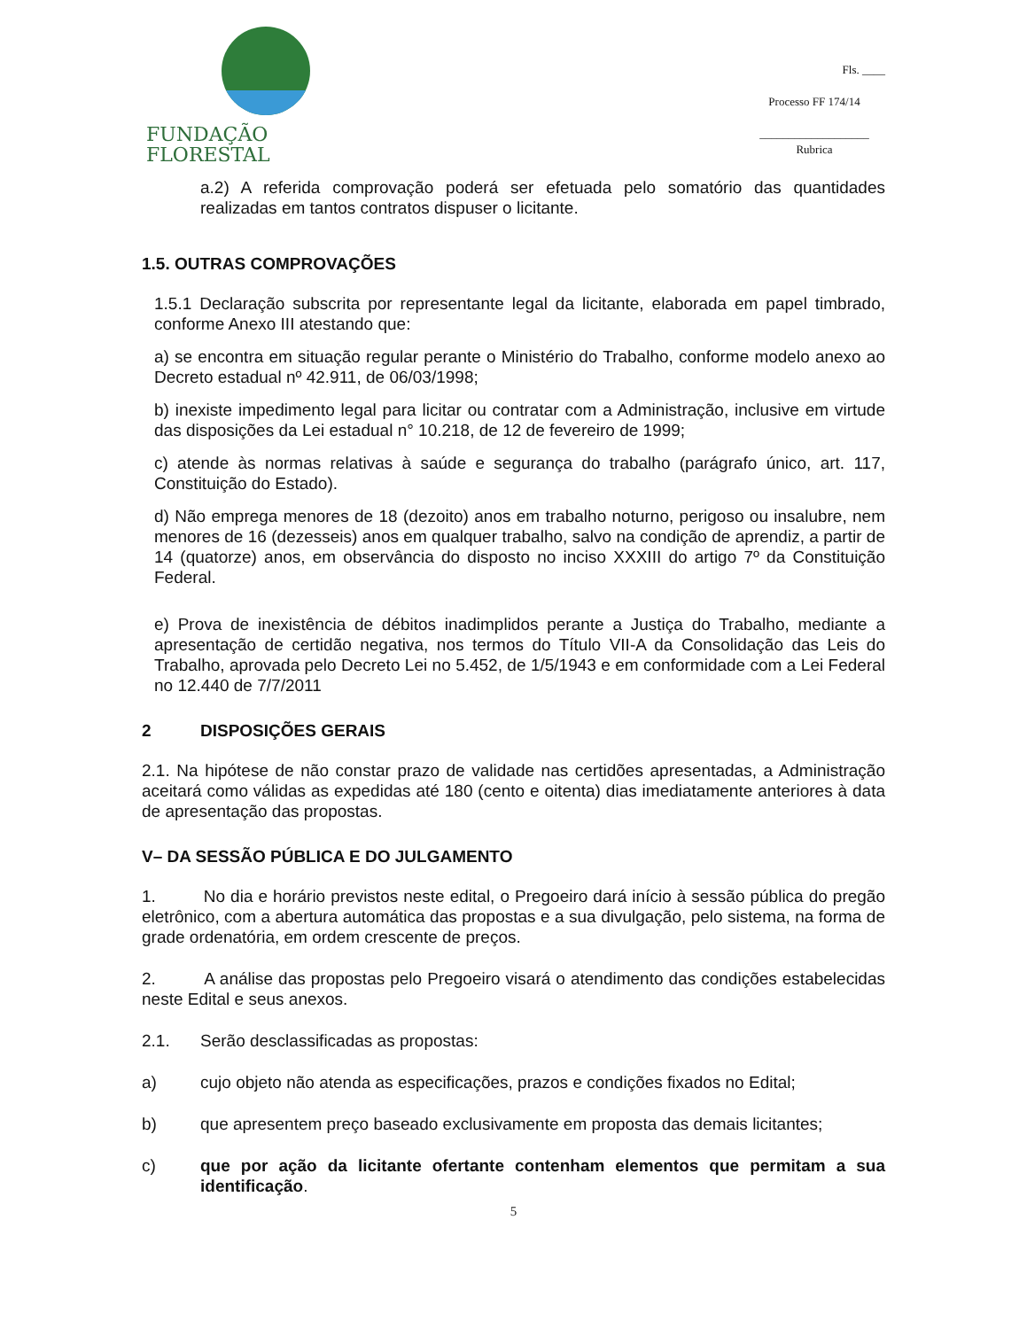FUNDAÇÃO FLORESTAL
Fls. ____
Processo FF 174/14
___________________
Rubrica
a.2) A referida comprovação poderá ser efetuada pelo somatório das quantidades realizadas em tantos contratos dispuser o licitante.
1.5. OUTRAS COMPROVAÇÕES
1.5.1 Declaração subscrita por representante legal da licitante, elaborada em papel timbrado, conforme Anexo III atestando que:
a) se encontra em situação regular perante o Ministério do Trabalho, conforme modelo anexo ao Decreto estadual nº 42.911, de 06/03/1998;
b) inexiste impedimento legal para licitar ou contratar com a Administração, inclusive em virtude das disposições da Lei estadual n° 10.218, de 12 de fevereiro de 1999;
c) atende às normas relativas à saúde e segurança do trabalho (parágrafo único, art. 117, Constituição do Estado).
d) Não emprega menores de 18 (dezoito) anos em trabalho noturno, perigoso ou insalubre, nem menores de 16 (dezesseis) anos em qualquer trabalho, salvo na condição de aprendiz, a partir de 14 (quatorze) anos, em observância do disposto no inciso XXXIII do artigo 7º da Constituição Federal.
e) Prova de inexistência de débitos inadimplidos perante a Justiça do Trabalho, mediante a apresentação de certidão negativa, nos termos do Título VII-A da Consolidação das Leis do Trabalho, aprovada pelo Decreto Lei no 5.452, de 1/5/1943 e em conformidade com a Lei Federal no 12.440 de 7/7/2011
2 DISPOSIÇÕES GERAIS
2.1. Na hipótese de não constar prazo de validade nas certidões apresentadas, a Administração aceitará como válidas as expedidas até 180 (cento e oitenta) dias imediatamente anteriores à data de apresentação das propostas.
V– DA SESSÃO PÚBLICA E DO JULGAMENTO
1. No dia e horário previstos neste edital, o Pregoeiro dará início à sessão pública do pregão eletrônico, com a abertura automática das propostas e a sua divulgação, pelo sistema, na forma de grade ordenatória, em ordem crescente de preços.
2. A análise das propostas pelo Pregoeiro visará o atendimento das condições estabelecidas neste Edital e seus anexos.
2.1. Serão desclassificadas as propostas:
a) cujo objeto não atenda as especificações, prazos e condições fixados no Edital;
b) que apresentem preço baseado exclusivamente em proposta das demais licitantes;
c) que por ação da licitante ofertante contenham elementos que permitam a sua identificação.
5